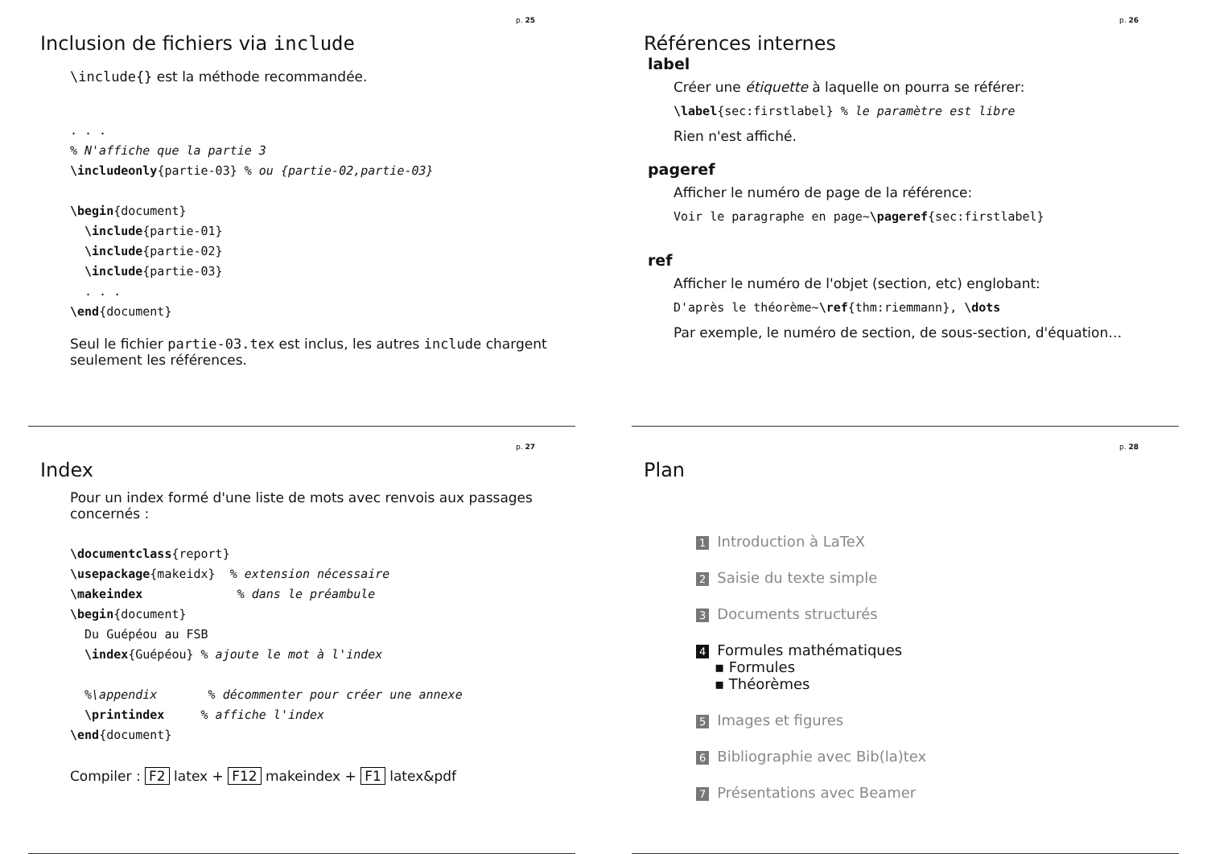p. 25
Inclusion de fichiers via include
\include{} est la méthode recommandée.
. . .
% N'affiche que la partie 3
\includeonly{partie-03} % ou {partie-02,partie-03}

\begin{document}
  \include{partie-01}
  \include{partie-02}
  \include{partie-03}
  . . .
\end{document}
Seul le fichier partie-03.tex est inclus, les autres include chargent seulement les références.
p. 26
Références internes
label
Créer une étiquette à laquelle on pourra se référer:
\label{sec:firstlabel} % le paramètre est libre
Rien n'est affiché.
pageref
Afficher le numéro de page de la référence:
Voir le paragraphe en page~\pageref{sec:firstlabel}
ref
Afficher le numéro de l'objet (section, etc) englobant:
D'après le théorème~\ref{thm:riemmann}, \dots
Par exemple, le numéro de section, de sous-section, d'équation…
p. 27
Index
Pour un index formé d'une liste de mots avec renvois aux passages concernés :
\documentclass{report}
\usepackage{makeidx}  % extension nécessaire
\makeindex             % dans le préambule
\begin{document}
  Du Guépéou au FSB
  \index{Guépéou} % ajoute le mot à l'index

  %\appendix       % décommenter pour créer une annexe
  \printindex     % affiche l'index
\end{document}
Compiler : F2 latex + F12 makeindex + F1 latex&pdf
p. 28
Plan
1 Introduction à LaTeX
2 Saisie du texte simple
3 Documents structurés
4 Formules mathématiques
▪ Formules
▪ Théorèmes
5 Images et figures
6 Bibliographie avec Bib(la)tex
7 Présentations avec Beamer